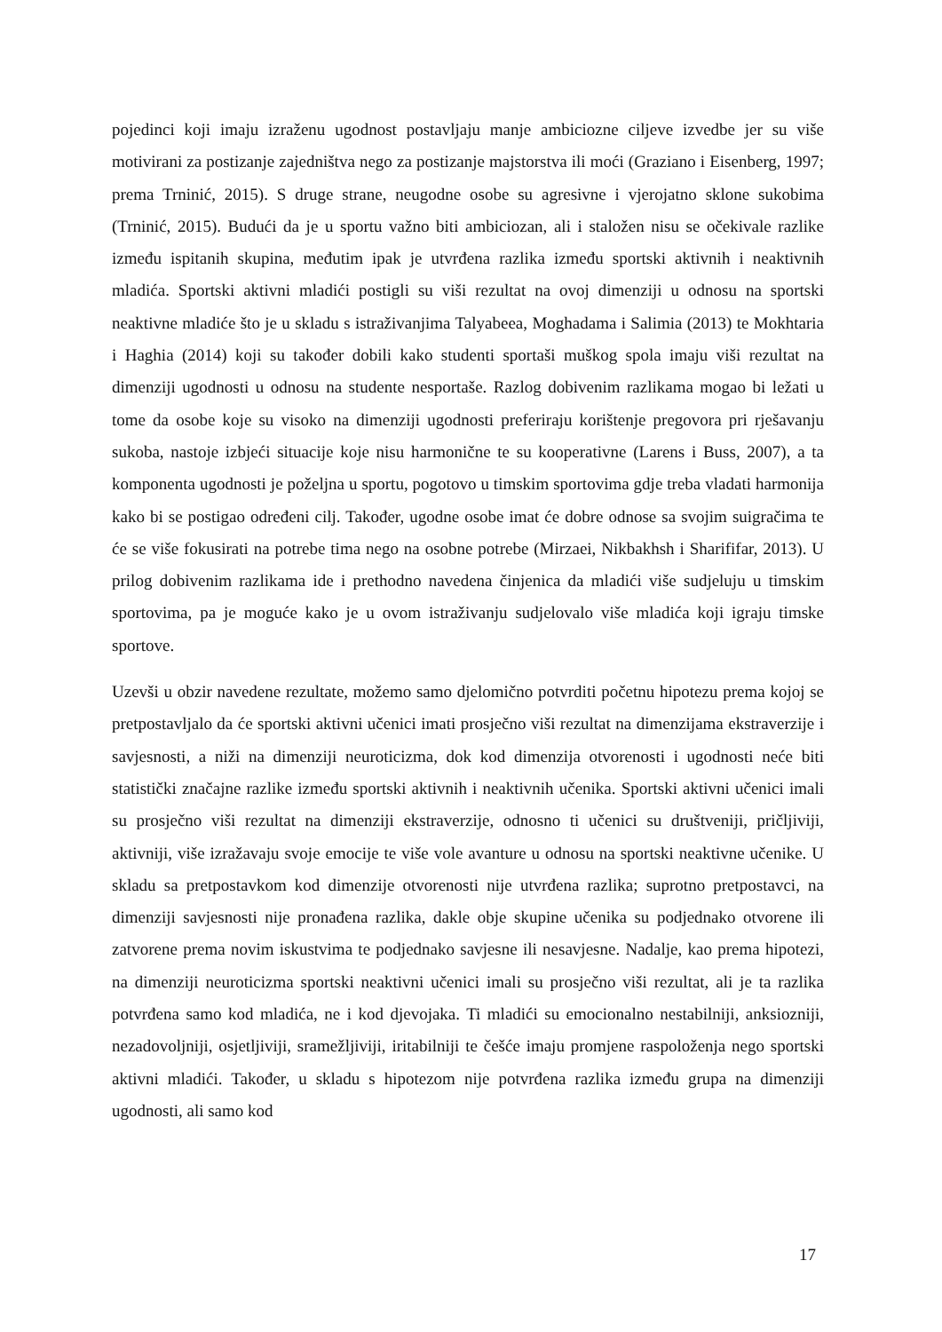pojedinci koji imaju izraženu ugodnost postavljaju manje ambiciozne ciljeve izvedbe jer su više motivirani za postizanje zajedništva nego za postizanje majstorstva ili moći (Graziano i Eisenberg, 1997; prema Trninić, 2015). S druge strane, neugodne osobe su agresivne i vjerojatno sklone sukobima (Trninić, 2015). Budući da je u sportu važno biti ambiciozan, ali i staložen nisu se očekivale razlike između ispitanih skupina, međutim ipak je utvrđena razlika između sportski aktivnih i neaktivnih mladića. Sportski aktivni mladići postigli su viši rezultat na ovoj dimenziji u odnosu na sportski neaktivne mladiće što je u skladu s istraživanjima Talyabeea, Moghadama i Salimia (2013) te Mokhtaria i Haghia (2014) koji su također dobili kako studenti sportaši muškog spola imaju viši rezultat na dimenziji ugodnosti u odnosu na studente nesportaše. Razlog dobivenim razlikama mogao bi ležati u tome da osobe koje su visoko na dimenziji ugodnosti preferiraju korištenje pregovora pri rješavanju sukoba, nastoje izbjeći situacije koje nisu harmonične te su kooperativne (Larens i Buss, 2007), a ta komponenta ugodnosti je poželjna u sportu, pogotovo u timskim sportovima gdje treba vladati harmonija kako bi se postigao određeni cilj. Također, ugodne osobe imat će dobre odnose sa svojim suigračima te će se više fokusirati na potrebe tima nego na osobne potrebe (Mirzaei, Nikbakhsh i Sharififar, 2013). U prilog dobivenim razlikama ide i prethodno navedena činjenica da mladići više sudjeluju u timskim sportovima, pa je moguće kako je u ovom istraživanju sudjelovalo više mladića koji igraju timske sportove.
Uzevši u obzir navedene rezultate, možemo samo djelomično potvrditi početnu hipotezu prema kojoj se pretpostavljalo da će sportski aktivni učenici imati prosječno viši rezultat na dimenzijama ekstraverzije i savjesnosti, a niži na dimenziji neuroticizma, dok kod dimenzija otvorenosti i ugodnosti neće biti statistički značajne razlike između sportski aktivnih i neaktivnih učenika. Sportski aktivni učenici imali su prosječno viši rezultat na dimenziji ekstraverzije, odnosno ti učenici su društveniji, pričljiviji, aktivniji, više izražavaju svoje emocije te više vole avanture u odnosu na sportski neaktivne učenike. U skladu sa pretpostavkom kod dimenzije otvorenosti nije utvrđena razlika; suprotno pretpostavci, na dimenziji savjesnosti nije pronađena razlika, dakle obje skupine učenika su podjednako otvorene ili zatvorene prema novim iskustvima te podjednako savjesne ili nesavjesne. Nadalje, kao prema hipotezi, na dimenziji neuroticizma sportski neaktivni učenici imali su prosječno viši rezultat, ali je ta razlika potvrđena samo kod mladića, ne i kod djevojaka. Ti mladići su emocionalno nestabilniji, anksiozniji, nezadovoljniji, osjetljiviji, sramežljiviji, iritabilniji te češće imaju promjene raspoloženja nego sportski aktivni mladići. Također, u skladu s hipotezom nije potvrđena razlika između grupa na dimenziji ugodnosti, ali samo kod
17